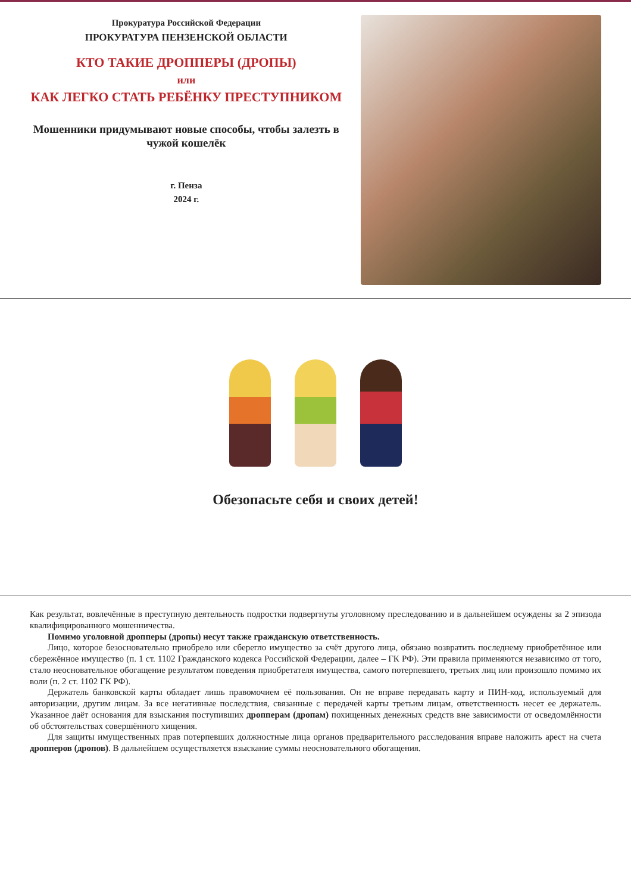Прокуратура Российской Федерации
ПРОКУРАТУРА ПЕНЗЕНСКОЙ ОБЛАСТИ
КТО ТАКИЕ ДРОППЕРЫ (ДРОПЫ)
или
КАК ЛЕГКО СТАТЬ РЕБЁНКУ ПРЕСТУПНИКОМ
Мошенники придумывают новые способы, чтобы залезть в чужой кошелёк
г. Пенза
2024 г.
Обезопасьте себя и своих детей!
Как результат, вовлечённые в преступную деятельность подростки подвергнуты уголовному преследованию и в дальнейшем осуждены за 2 эпизода квалифицированного мошенничества.
Помимо уголовной дропперы (дропы) несут также гражданскую ответственность.
Лицо, которое безосновательно приобрело или сберегло имущество за счёт другого лица, обязано возвратить последнему приобретённое или сбережённое имущество (п. 1 ст. 1102 Гражданского кодекса Российской Федерации, далее – ГК РФ). Эти правила применяются независимо от того, стало неосновательное обогащение результатом поведения приобретателя имущества, самого потерпевшего, третьих лиц или произошло помимо их воли (п. 2 ст. 1102 ГК РФ).
Держатель банковской карты обладает лишь правомочием её пользования. Он не вправе передавать карту и ПИН-код, используемый для авторизации, другим лицам. За все негативные последствия, связанные с передачей карты третьим лицам, ответственность несет ее держатель. Указанное даёт основания для взыскания поступивших дропперам (дропам) похищенных денежных средств вне зависимости от осведомлённости об обстоятельствах совершённого хищения.
Для защиты имущественных прав потерпевших должностные лица органов предварительного расследования вправе наложить арест на счета дропперов (дропов). В дальнейшем осуществляется взыскание суммы неосновательного обогащения.